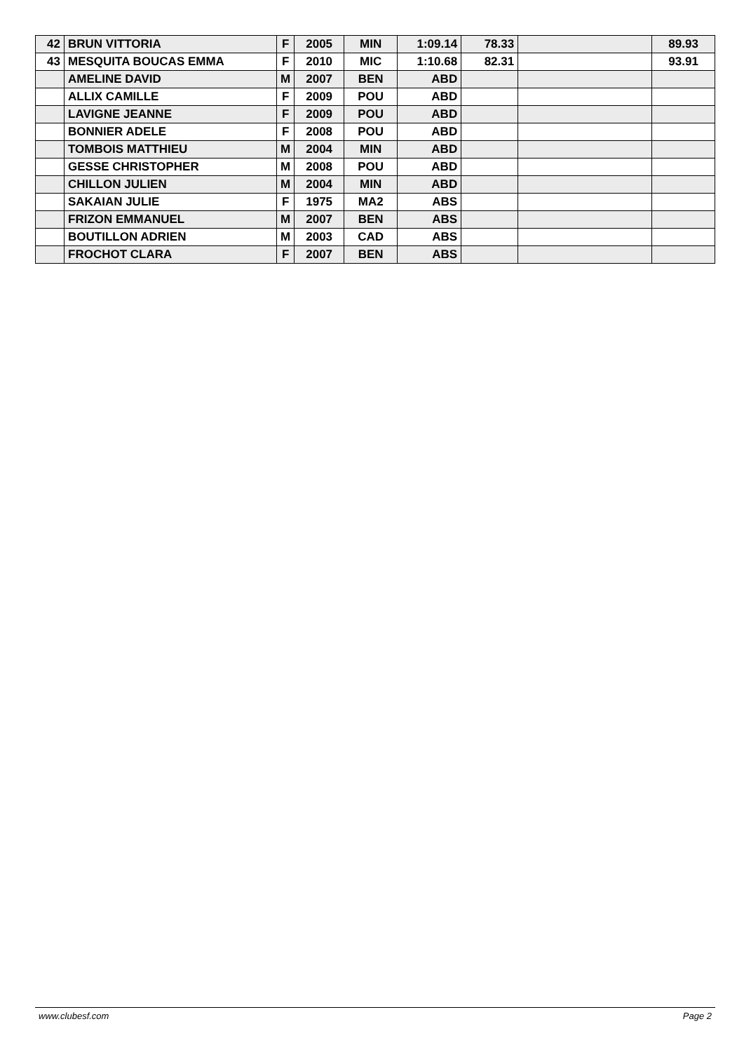| 42 | BRUN VITTORIA | F | 2005 | MIN | 1:09.14 | 78.33 | | 89.93 |
| 43 | MESQUITA BOUCAS EMMA | F | 2010 | MIC | 1:10.68 | 82.31 | | 93.91 |
| | AMELINE DAVID | M | 2007 | BEN | ABD | | | |
| | ALLIX CAMILLE | F | 2009 | POU | ABD | | | |
| | LAVIGNE JEANNE | F | 2009 | POU | ABD | | | |
| | BONNIER ADELE | F | 2008 | POU | ABD | | | |
| | TOMBOIS MATTHIEU | M | 2004 | MIN | ABD | | | |
| | GESSE CHRISTOPHER | M | 2008 | POU | ABD | | | |
| | CHILLON JULIEN | M | 2004 | MIN | ABD | | | |
| | SAKAIAN JULIE | F | 1975 | MA2 | ABS | | | |
| | FRIZON EMMANUEL | M | 2007 | BEN | ABS | | | |
| | BOUTILLON ADRIEN | M | 2003 | CAD | ABS | | | |
| | FROCHOT CLARA | F | 2007 | BEN | ABS | | | |
www.clubesf.com Page 2